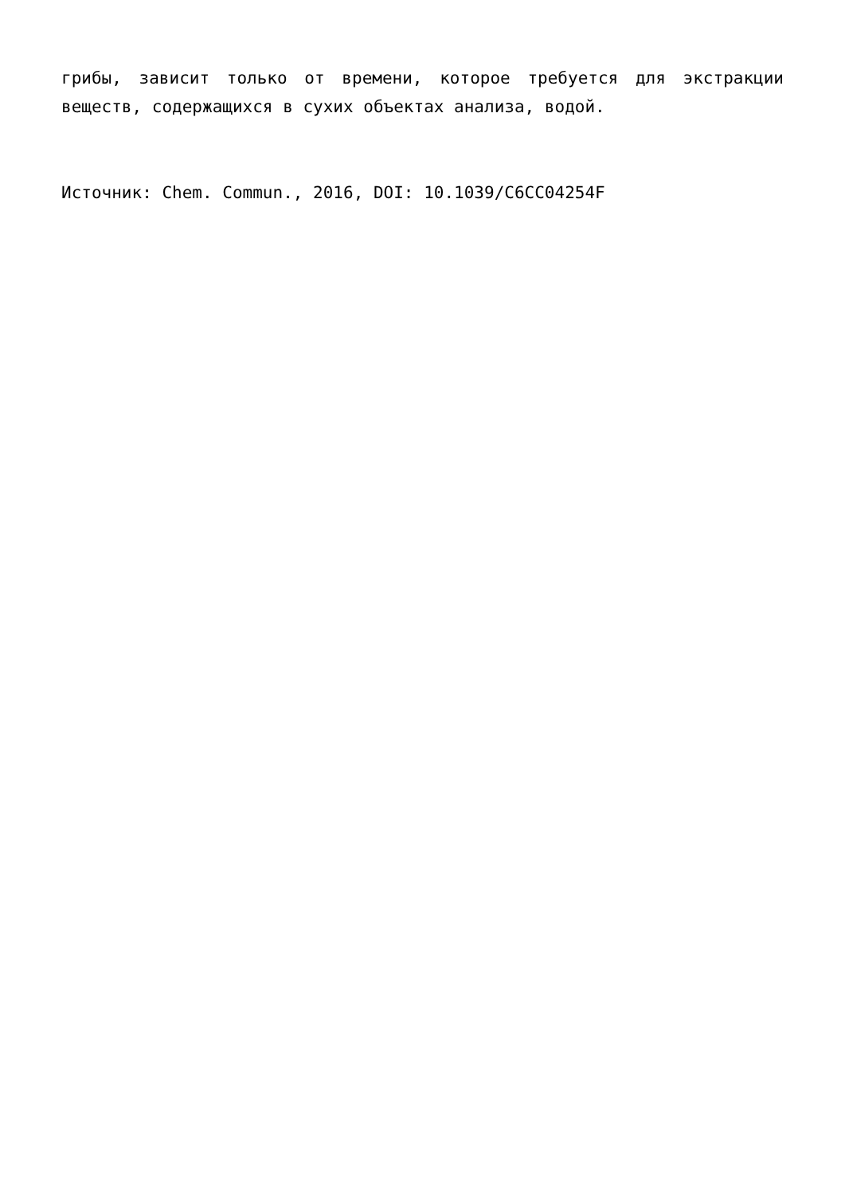грибы, зависит только от времени, которое требуется для экстракции веществ, содержащихся в сухих объектах анализа, водой.
Источник: Chem. Commun., 2016, DOI: 10.1039/C6CC04254F